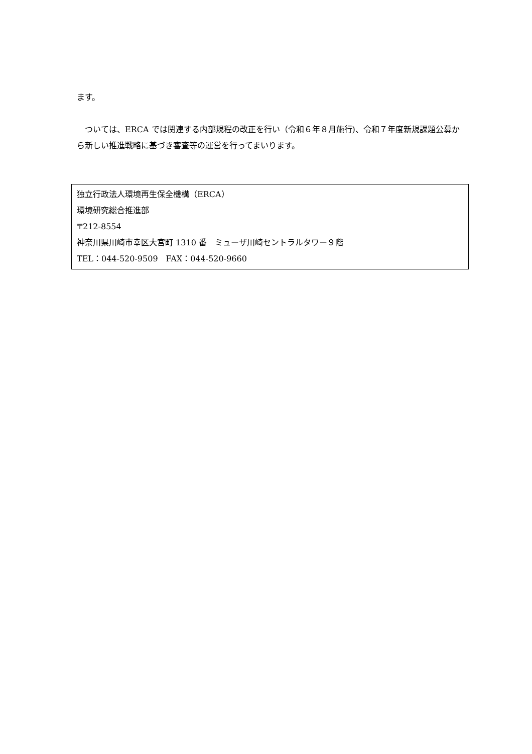ます。
　ついては、ERCA では関連する内部規程の改正を行い（令和６年８月施行)、令和７年度新規課題公募から新しい推進戦略に基づき審査等の運営を行ってまいります。
独立行政法人環境再生保全機構（ERCA）
環境研究総合推進部
〒212-8554
神奈川県川崎市幸区大宮町 1310 番　ミューザ川崎セントラルタワー９階
TEL：044-520-9509　FAX：044-520-9660